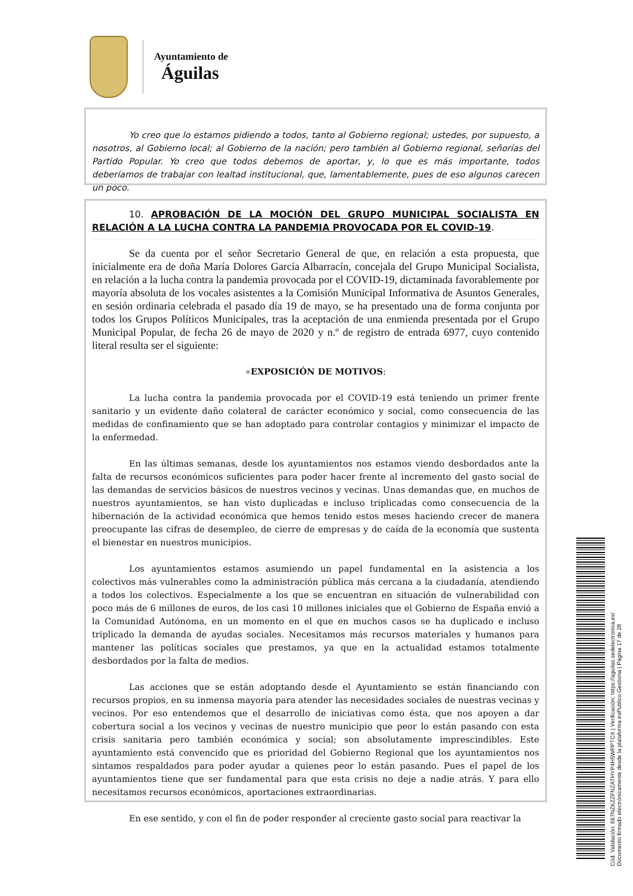Ayuntamiento de
Águilas
Yo creo que lo estamos pidiendo a todos, tanto al Gobierno regional; ustedes, por supuesto, a nosotros, al Gobierno local; al Gobierno de la nación; pero también al Gobierno regional, señorías del Partido Popular. Yo creo que todos debemos de aportar, y, lo que es más importante, todos deberíamos de trabajar con lealtad institucional, que, lamentablemente, pues de eso algunos carecen un poco.
10. APROBACIÓN DE LA MOCIÓN DEL GRUPO MUNICIPAL SOCIALISTA EN RELACIÓN A LA LUCHA CONTRA LA PANDEMIA PROVOCADA POR EL COVID-19.
Se da cuenta por el señor Secretario General de que, en relación a esta propuesta, que inicialmente era de doña María Dolores García Albarracín, concejala del Grupo Municipal Socialista, en relación a la lucha contra la pandemia provocada por el COVID-19, dictaminada favorablemente por mayoría absoluta de los vocales asistentes a la Comisión Municipal Informativa de Asuntos Generales, en sesión ordinaria celebrada el pasado día 19 de mayo, se ha presentado una de forma conjunta por todos los Grupos Políticos Municipales, tras la aceptación de una enmienda presentada por el Grupo Municipal Popular, de fecha 26 de mayo de 2020 y n.º de registro de entrada 6977, cuyo contenido literal resulta ser el siguiente:
«EXPOSICIÓN DE MOTIVOS:
La lucha contra la pandemia provocada por el COVID-19 está teniendo un primer frente sanitario y un evidente daño colateral de carácter económico y social, como consecuencia de las medidas de confinamiento que se han adoptado para controlar contagios y minimizar el impacto de la enfermedad.
En las últimas semanas, desde los ayuntamientos nos estamos viendo desbordados ante la falta de recursos económicos suficientes para poder hacer frente al incremento del gasto social de las demandas de servicios básicos de nuestros vecinos y vecinas. Unas demandas que, en muchos de nuestros ayuntamientos, se han visto duplicadas e incluso triplicadas como consecuencia de la hibernación de la actividad económica que hemos tenido estos meses haciendo crecer de manera preocupante las cifras de desempleo, de cierre de empresas y de caída de la economía que sustenta el bienestar en nuestros municipios.
Los ayuntamientos estamos asumiendo un papel fundamental en la asistencia a los colectivos más vulnerables como la administración pública más cercana a la ciudadanía, atendiendo a todos los colectivos. Especialmente a los que se encuentran en situación de vulnerabilidad con poco más de 6 millones de euros, de los casi 10 millones iniciales que el Gobierno de España envió a la Comunidad Autónoma, en un momento en el que en muchos casos se ha duplicado e incluso triplicado la demanda de ayudas sociales. Necesitamos más recursos materiales y humanos para mantener las políticas sociales que prestamos, ya que en la actualidad estamos totalmente desbordados por la falta de medios.
Las acciones que se están adoptando desde el Ayuntamiento se están financiando con recursos propios, en su inmensa mayoría para atender las necesidades sociales de nuestras vecinas y vecinos. Por eso entendemos que el desarrollo de iniciativas como ésta, que nos apoyen a dar cobertura social a los vecinos y vecinas de nuestro municipio que peor lo están pasando con esta crisis sanitaria pero también económica y social; son absolutamente imprescindibles. Este ayuntamiento está convencido que es prioridad del Gobierno Regional que los ayuntamientos nos sintamos respaldados para poder ayudar a quienes peor lo están pasando. Pues el papel de los ayuntamientos tiene que ser fundamental para que esta crisis no deje a nadie atrás. Y para ello necesitamos recursos económicos, aportaciones extraordinarias.
En ese sentido, y con el fin de poder responder al creciente gasto social para reactivar la
Cód. Validación: 667NZKZZFNZATHYP4H5WPPTCX | Verificación: https://aguilas.sedelectronica.es/
Documento firmado electrónicamente desde la plataforma esPublico Gestiona | Página 17 de 28